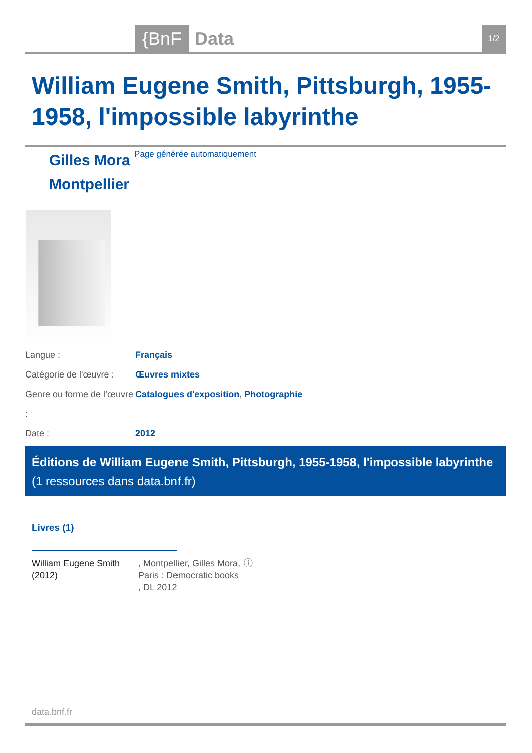{BnF Data 1/2
William Eugene Smith, Pittsburgh, 1955-1958, l'impossible labyrinthe
Gilles Mora Page générée automatiquement
Montpellier
Langue : Français
Catégorie de l'œuvre : Œuvres mixtes
Genre ou forme de l’œuvre : Catalogues d'exposition, Photographie
Date : 2012
Éditions de William Eugene Smith, Pittsburgh, 1955-1958, l'impossible labyrinthe (1 ressources dans data.bnf.fr)
Livres (1)
William Eugene Smith (2012)
, Montpellier, Gilles Mora, Paris : Democratic books , DL 2012
ⓘ
data.bnf.fr